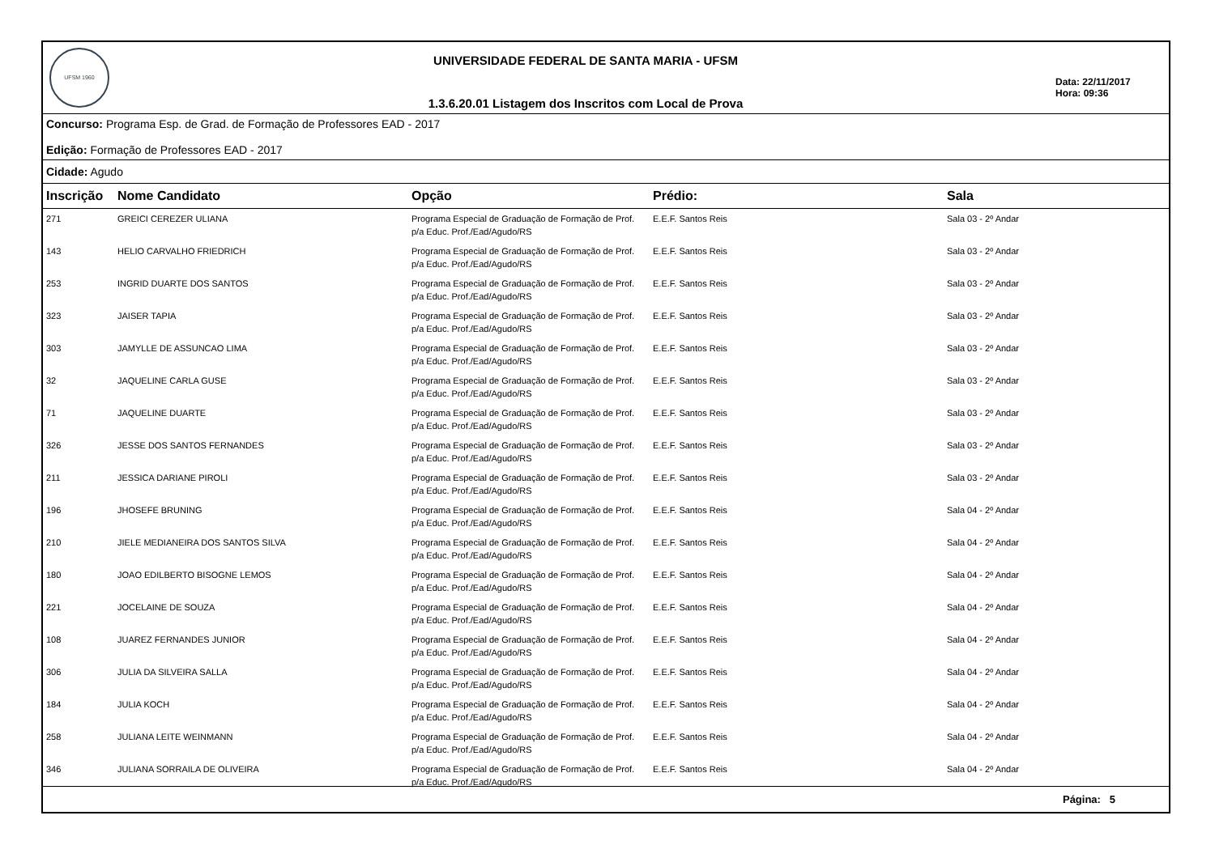UFSM 1960
UNIVERSIDADE FEDERAL DE SANTA MARIA - UFSM
1.3.6.20.01 Listagem dos Inscritos com Local de Prova
Data: 22/11/2017
Hora: 09:36
Concurso: Programa Esp. de Grad. de Formação de Professores EAD - 2017
Edição: Formação de Professores EAD - 2017
Cidade: Agudo
| Inscrição | Nome Candidato | Opção | Prédio: | Sala |
| --- | --- | --- | --- | --- |
| 271 | GREICI CEREZER ULIANA | Programa Especial de Graduação de Formação de Prof. p/a Educ. Prof./Ead/Agudo/RS | E.E.F. Santos Reis | Sala 03 - 2º Andar |
| 143 | HELIO CARVALHO FRIEDRICH | Programa Especial de Graduação de Formação de Prof. p/a Educ. Prof./Ead/Agudo/RS | E.E.F. Santos Reis | Sala 03 - 2º Andar |
| 253 | INGRID DUARTE DOS SANTOS | Programa Especial de Graduação de Formação de Prof. p/a Educ. Prof./Ead/Agudo/RS | E.E.F. Santos Reis | Sala 03 - 2º Andar |
| 323 | JAISER TAPIA | Programa Especial de Graduação de Formação de Prof. p/a Educ. Prof./Ead/Agudo/RS | E.E.F. Santos Reis | Sala 03 - 2º Andar |
| 303 | JAMYLLE DE ASSUNCAO LIMA | Programa Especial de Graduação de Formação de Prof. p/a Educ. Prof./Ead/Agudo/RS | E.E.F. Santos Reis | Sala 03 - 2º Andar |
| 32 | JAQUELINE CARLA GUSE | Programa Especial de Graduação de Formação de Prof. p/a Educ. Prof./Ead/Agudo/RS | E.E.F. Santos Reis | Sala 03 - 2º Andar |
| 71 | JAQUELINE DUARTE | Programa Especial de Graduação de Formação de Prof. p/a Educ. Prof./Ead/Agudo/RS | E.E.F. Santos Reis | Sala 03 - 2º Andar |
| 326 | JESSE DOS SANTOS FERNANDES | Programa Especial de Graduação de Formação de Prof. p/a Educ. Prof./Ead/Agudo/RS | E.E.F. Santos Reis | Sala 03 - 2º Andar |
| 211 | JESSICA DARIANE PIROLI | Programa Especial de Graduação de Formação de Prof. p/a Educ. Prof./Ead/Agudo/RS | E.E.F. Santos Reis | Sala 03 - 2º Andar |
| 196 | JHOSEFE BRUNING | Programa Especial de Graduação de Formação de Prof. p/a Educ. Prof./Ead/Agudo/RS | E.E.F. Santos Reis | Sala 04 - 2º Andar |
| 210 | JIELE MEDIANEIRA DOS SANTOS SILVA | Programa Especial de Graduação de Formação de Prof. p/a Educ. Prof./Ead/Agudo/RS | E.E.F. Santos Reis | Sala 04 - 2º Andar |
| 180 | JOAO EDILBERTO BISOGNE LEMOS | Programa Especial de Graduação de Formação de Prof. p/a Educ. Prof./Ead/Agudo/RS | E.E.F. Santos Reis | Sala 04 - 2º Andar |
| 221 | JOCELAINE DE SOUZA | Programa Especial de Graduação de Formação de Prof. p/a Educ. Prof./Ead/Agudo/RS | E.E.F. Santos Reis | Sala 04 - 2º Andar |
| 108 | JUAREZ FERNANDES JUNIOR | Programa Especial de Graduação de Formação de Prof. p/a Educ. Prof./Ead/Agudo/RS | E.E.F. Santos Reis | Sala 04 - 2º Andar |
| 306 | JULIA DA SILVEIRA SALLA | Programa Especial de Graduação de Formação de Prof. p/a Educ. Prof./Ead/Agudo/RS | E.E.F. Santos Reis | Sala 04 - 2º Andar |
| 184 | JULIA KOCH | Programa Especial de Graduação de Formação de Prof. p/a Educ. Prof./Ead/Agudo/RS | E.E.F. Santos Reis | Sala 04 - 2º Andar |
| 258 | JULIANA LEITE WEINMANN | Programa Especial de Graduação de Formação de Prof. p/a Educ. Prof./Ead/Agudo/RS | E.E.F. Santos Reis | Sala 04 - 2º Andar |
| 346 | JULIANA SORRAILA DE OLIVEIRA | Programa Especial de Graduação de Formação de Prof. p/a Educ. Prof./Ead/Agudo/RS | E.E.F. Santos Reis | Sala 04 - 2º Andar |
Página: 5